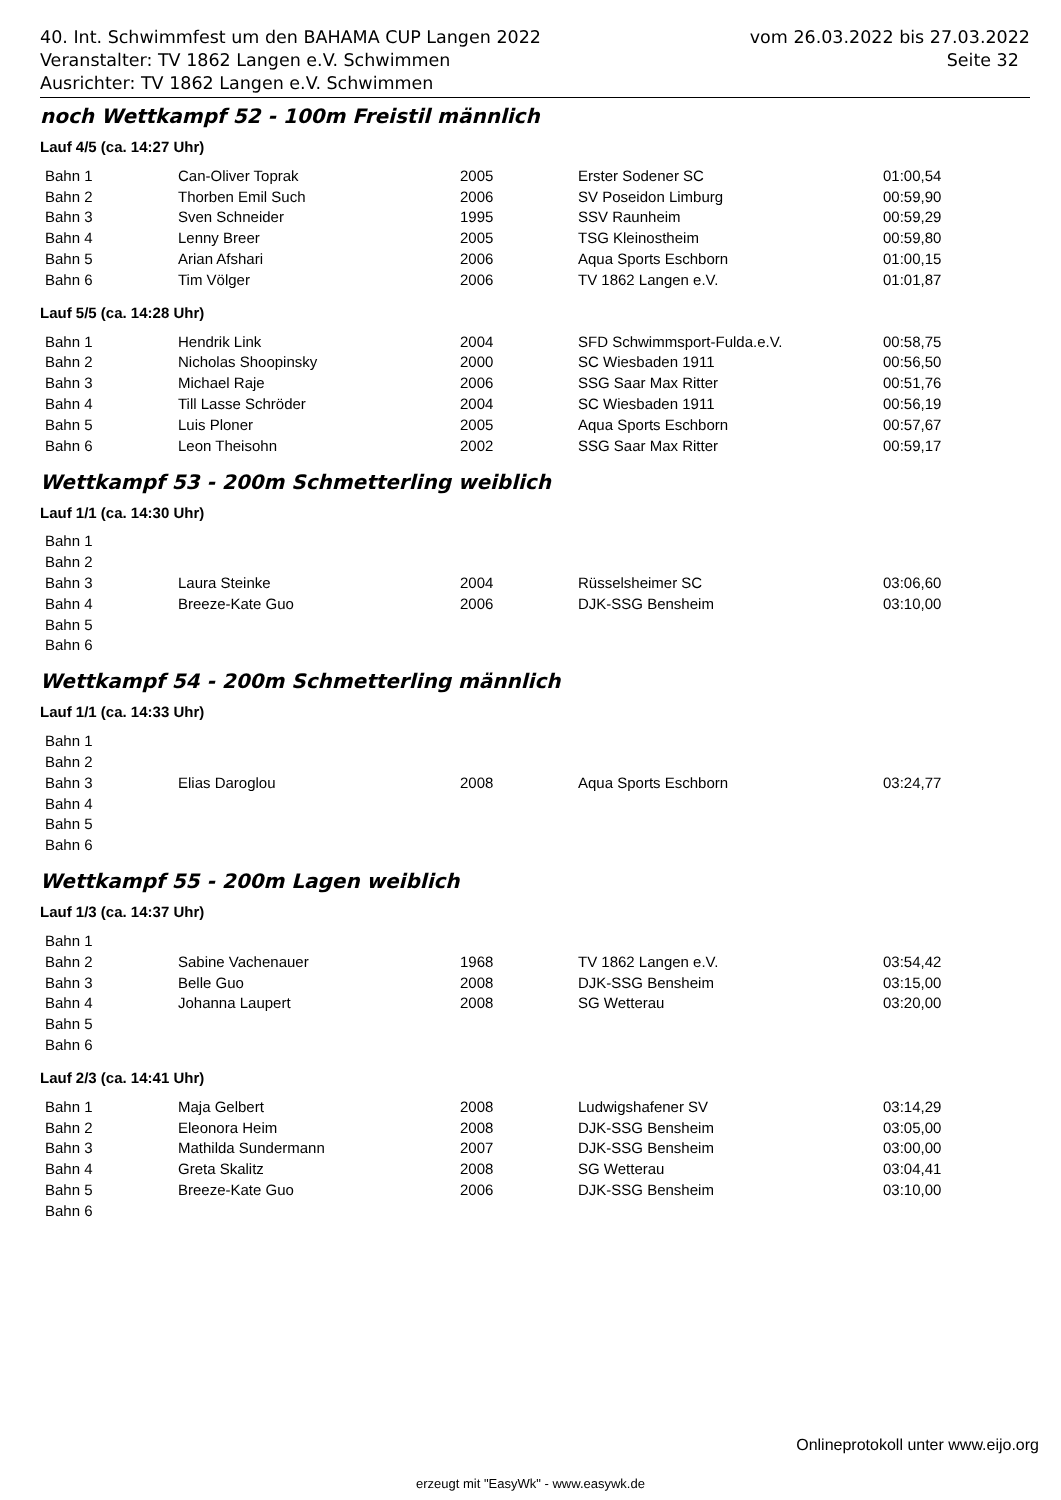vom 26.03.2022 bis 27.03.2022
Seite 32
40. Int. Schwimmfest um den BAHAMA CUP Langen 2022
Veranstalter: TV 1862 Langen e.V. Schwimmen
Ausrichter: TV 1862 Langen e.V. Schwimmen
noch Wettkampf 52 - 100m Freistil männlich
Lauf 4/5 (ca. 14:27 Uhr)
| Bahn 1 | Can-Oliver Toprak | 2005 | Erster Sodener SC | 01:00,54 |
| Bahn 2 | Thorben Emil Such | 2006 | SV Poseidon Limburg | 00:59,90 |
| Bahn 3 | Sven Schneider | 1995 | SSV Raunheim | 00:59,29 |
| Bahn 4 | Lenny Breer | 2005 | TSG Kleinostheim | 00:59,80 |
| Bahn 5 | Arian Afshari | 2006 | Aqua Sports Eschborn | 01:00,15 |
| Bahn 6 | Tim Völger | 2006 | TV 1862 Langen e.V. | 01:01,87 |
Lauf 5/5 (ca. 14:28 Uhr)
| Bahn 1 | Hendrik Link | 2004 | SFD Schwimmsport-Fulda.e.V. | 00:58,75 |
| Bahn 2 | Nicholas Shoopinsky | 2000 | SC Wiesbaden 1911 | 00:56,50 |
| Bahn 3 | Michael Raje | 2006 | SSG Saar Max Ritter | 00:51,76 |
| Bahn 4 | Till Lasse Schröder | 2004 | SC Wiesbaden 1911 | 00:56,19 |
| Bahn 5 | Luis Ploner | 2005 | Aqua Sports Eschborn | 00:57,67 |
| Bahn 6 | Leon Theisohn | 2002 | SSG Saar Max Ritter | 00:59,17 |
Wettkampf 53 - 200m Schmetterling weiblich
Lauf 1/1 (ca. 14:30 Uhr)
| Bahn 1 | | | | |
| Bahn 2 | | | | |
| Bahn 3 | Laura Steinke | 2004 | Rüsselsheimer SC | 03:06,60 |
| Bahn 4 | Breeze-Kate Guo | 2006 | DJK-SSG Bensheim | 03:10,00 |
| Bahn 5 | | | | |
| Bahn 6 | | | | |
Wettkampf 54 - 200m Schmetterling männlich
Lauf 1/1 (ca. 14:33 Uhr)
| Bahn 1 | | | | |
| Bahn 2 | | | | |
| Bahn 3 | Elias Daroglou | 2008 | Aqua Sports Eschborn | 03:24,77 |
| Bahn 4 | | | | |
| Bahn 5 | | | | |
| Bahn 6 | | | | |
Wettkampf 55 - 200m Lagen weiblich
Lauf 1/3 (ca. 14:37 Uhr)
| Bahn 1 | | | | |
| Bahn 2 | Sabine Vachenauer | 1968 | TV 1862 Langen e.V. | 03:54,42 |
| Bahn 3 | Belle Guo | 2008 | DJK-SSG Bensheim | 03:15,00 |
| Bahn 4 | Johanna Laupert | 2008 | SG Wetterau | 03:20,00 |
| Bahn 5 | | | | |
| Bahn 6 | | | | |
Lauf 2/3 (ca. 14:41 Uhr)
| Bahn 1 | Maja Gelbert | 2008 | Ludwigshafener SV | 03:14,29 |
| Bahn 2 | Eleonora Heim | 2008 | DJK-SSG Bensheim | 03:05,00 |
| Bahn 3 | Mathilda Sundermann | 2007 | DJK-SSG Bensheim | 03:00,00 |
| Bahn 4 | Greta Skalitz | 2008 | SG Wetterau | 03:04,41 |
| Bahn 5 | Breeze-Kate Guo | 2006 | DJK-SSG Bensheim | 03:10,00 |
| Bahn 6 | | | | |
Onlineprotokoll unter www.eijo.org
erzeugt mit "EasyWk" - www.easywk.de